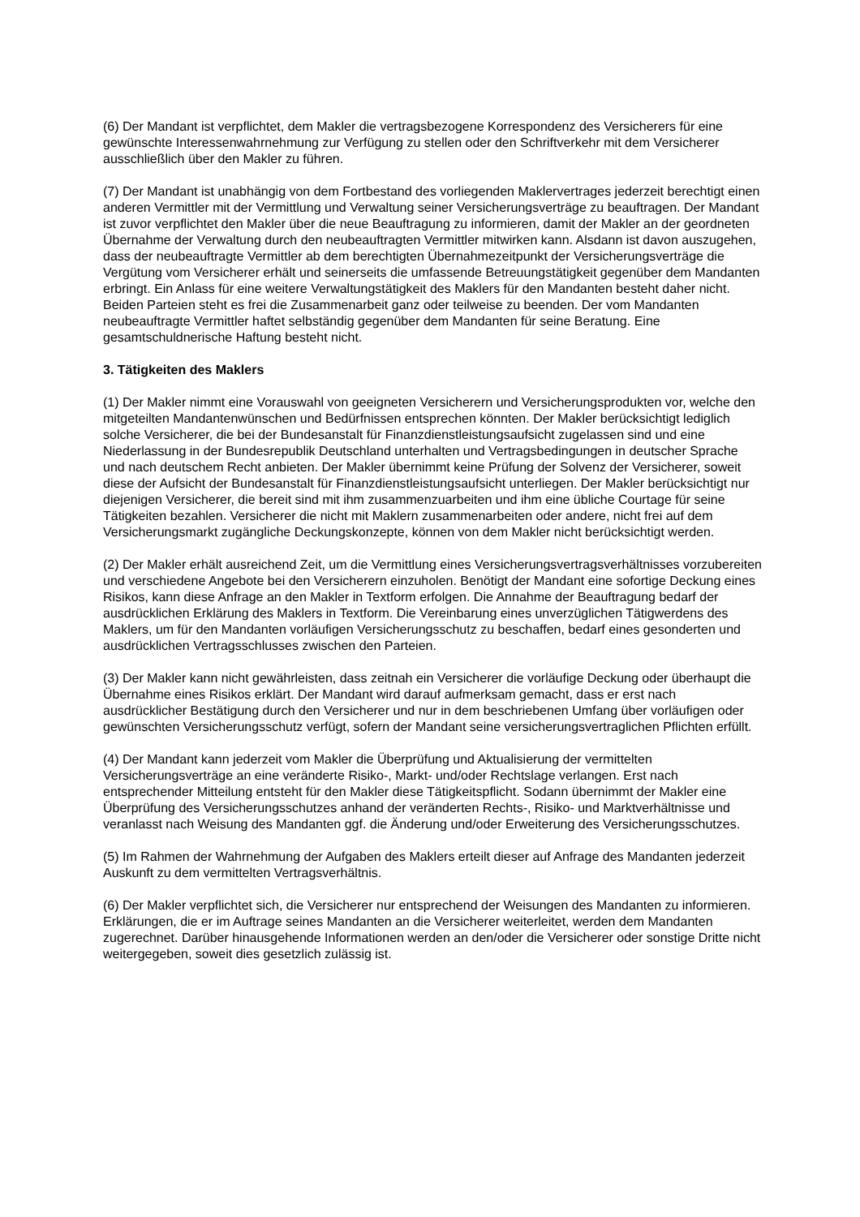(6) Der Mandant ist verpflichtet, dem Makler die vertragsbezogene Korrespondenz des Versicherers für eine gewünschte Interessenwahrnehmung zur Verfügung zu stellen oder den Schriftverkehr mit dem Versicherer ausschließlich über den Makler zu führen.
(7) Der Mandant ist unabhängig von dem Fortbestand des vorliegenden Maklervertrages jederzeit berechtigt einen anderen Vermittler mit der Vermittlung und Verwaltung seiner Versicherungsverträge zu beauftragen. Der Mandant ist zuvor verpflichtet den Makler über die neue Beauftragung zu informieren, damit der Makler an der geordneten Übernahme der Verwaltung durch den neubeauftragten Vermittler mitwirken kann. Alsdann ist davon auszugehen, dass der neubeauftragte Vermittler ab dem berechtigten Übernahmezeitpunkt der Versicherungsverträge die Vergütung vom Versicherer erhält und seinerseits die umfassende Betreuungstätigkeit gegenüber dem Mandanten erbringt. Ein Anlass für eine weitere Verwaltungstätigkeit des Maklers für den Mandanten besteht daher nicht. Beiden Parteien steht es frei die Zusammenarbeit ganz oder teilweise zu beenden. Der vom Mandanten neubeauftragte Vermittler haftet selbständig gegenüber dem Mandanten für seine Beratung. Eine gesamtschuldnerische Haftung besteht nicht.
3. Tätigkeiten des Maklers
(1) Der Makler nimmt eine Vorauswahl von geeigneten Versicherern und Versicherungsprodukten vor, welche den mitgeteilten Mandantenwünschen und Bedürfnissen entsprechen könnten. Der Makler berücksichtigt lediglich solche Versicherer, die bei der Bundesanstalt für Finanzdienstleistungsaufsicht zugelassen sind und eine Niederlassung in der Bundesrepublik Deutschland unterhalten und Vertragsbedingungen in deutscher Sprache und nach deutschem Recht anbieten. Der Makler übernimmt keine Prüfung der Solvenz der Versicherer, soweit diese der Aufsicht der Bundesanstalt für Finanzdienstleistungsaufsicht unterliegen. Der Makler berücksichtigt nur diejenigen Versicherer, die bereit sind mit ihm zusammenzuarbeiten und ihm eine übliche Courtage für seine Tätigkeiten bezahlen. Versicherer die nicht mit Maklern zusammenarbeiten oder andere, nicht frei auf dem Versicherungsmarkt zugängliche Deckungskonzepte, können von dem Makler nicht berücksichtigt werden.
(2) Der Makler erhält ausreichend Zeit, um die Vermittlung eines Versicherungsvertragsverhältnisses vorzubereiten und verschiedene Angebote bei den Versicherern einzuholen. Benötigt der Mandant eine sofortige Deckung eines Risikos, kann diese Anfrage an den Makler in Textform erfolgen. Die Annahme der Beauftragung bedarf der ausdrücklichen Erklärung des Maklers in Textform. Die Vereinbarung eines unverzüglichen Tätigwerdens des Maklers, um für den Mandanten vorläufigen Versicherungsschutz zu beschaffen, bedarf eines gesonderten und ausdrücklichen Vertragsschlusses zwischen den Parteien.
(3) Der Makler kann nicht gewährleisten, dass zeitnah ein Versicherer die vorläufige Deckung oder überhaupt die Übernahme eines Risikos erklärt. Der Mandant wird darauf aufmerksam gemacht, dass er erst nach ausdrücklicher Bestätigung durch den Versicherer und nur in dem beschriebenen Umfang über vorläufigen oder gewünschten Versicherungsschutz verfügt, sofern der Mandant seine versicherungsvertraglichen Pflichten erfüllt.
(4) Der Mandant kann jederzeit vom Makler die Überprüfung und Aktualisierung der vermittelten Versicherungsverträge an eine veränderte Risiko-, Markt- und/oder Rechtslage verlangen. Erst nach entsprechender Mitteilung entsteht für den Makler diese Tätigkeitspflicht. Sodann übernimmt der Makler eine Überprüfung des Versicherungsschutzes anhand der veränderten Rechts-, Risiko- und Marktverhältnisse und veranlasst nach Weisung des Mandanten ggf. die Änderung und/oder Erweiterung des Versicherungsschutzes.
(5) Im Rahmen der Wahrnehmung der Aufgaben des Maklers erteilt dieser auf Anfrage des Mandanten jederzeit Auskunft zu dem vermittelten Vertragsverhältnis.
(6) Der Makler verpflichtet sich, die Versicherer nur entsprechend der Weisungen des Mandanten zu informieren. Erklärungen, die er im Auftrage seines Mandanten an die Versicherer weiterleitet, werden dem Mandanten zugerechnet. Darüber hinausgehende Informationen werden an den/oder die Versicherer oder sonstige Dritte nicht weitergegeben, soweit dies gesetzlich zulässig ist.